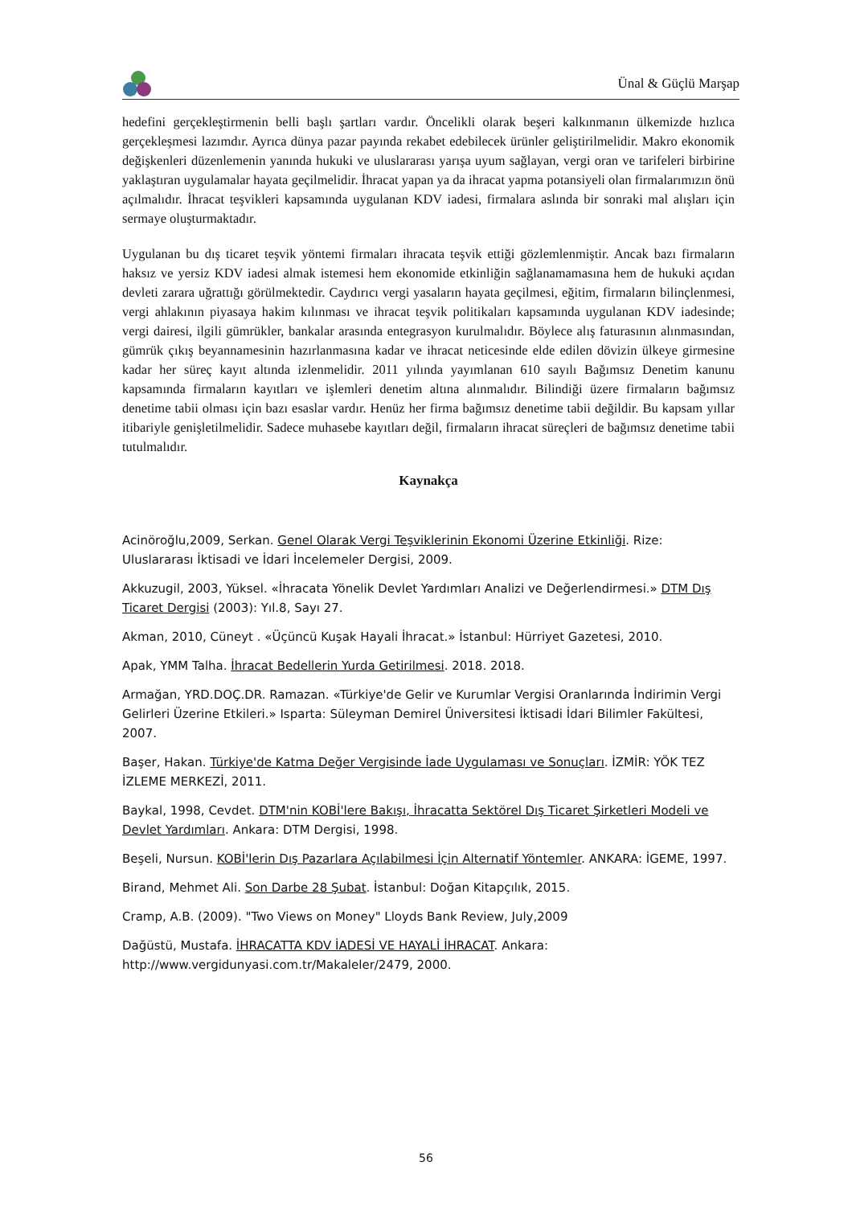Ünal & Güçlü Marşap
hedefini gerçekleştirmenin belli başlı şartları vardır. Öncelikli olarak beşeri kalkınmanın ülkemizde hızlıca gerçekleşmesi lazımdır. Ayrıca dünya pazar payında rekabet edebilecek ürünler geliştirilmelidir. Makro ekonomik değişkenleri düzenlemenin yanında hukuki ve uluslararası yarışa uyum sağlayan, vergi oran ve tarifeleri birbirine yaklaştıran uygulamalar hayata geçilmelidir. İhracat yapan ya da ihracat yapma potansiyeli olan firmalarımızın önü açılmalıdır. İhracat teşvikleri kapsamında uygulanan KDV iadesi, firmalara aslında bir sonraki mal alışları için sermaye oluşturmaktadır.
Uygulanan bu dış ticaret teşvik yöntemi firmaları ihracata teşvik ettiği gözlemlenmiştir. Ancak bazı firmaların haksız ve yersiz KDV iadesi almak istemesi hem ekonomide etkinliğin sağlanamamasına hem de hukuki açıdan devleti zarara uğrattığı görülmektedir. Caydırıcı vergi yasaların hayata geçilmesi, eğitim, firmaların bilinçlenmesi, vergi ahlakının piyasaya hakim kılınması ve ihracat teşvik politikaları kapsamında uygulanan KDV iadesinde; vergi dairesi, ilgili gümrükler, bankalar arasında entegrasyon kurulmalıdır. Böylece alış faturasının alınmasından, gümrük çıkış beyannamesinin hazırlanmasına kadar ve ihracat neticesinde elde edilen dövizin ülkeye girmesine kadar her süreç kayıt altında izlenmelidir. 2011 yılında yayımlanan 610 sayılı Bağımsız Denetim kanunu kapsamında firmaların kayıtları ve işlemleri denetim altına alınmalıdır. Bilindiği üzere firmaların bağımsız denetime tabii olması için bazı esaslar vardır. Henüz her firma bağımsız denetime tabii değildir. Bu kapsam yıllar itibariyle genişletilmelidir. Sadece muhasebe kayıtları değil, firmaların ihracat süreçleri de bağımsız denetime tabii tutulmalıdır.
Kaynakça
Acinöroğlu,2009, Serkan. Genel Olarak Vergi Teşviklerinin Ekonomi Üzerine Etkinliği. Rize: Uluslararası İktisadi ve İdari İncelemeler Dergisi, 2009.
Akkuzugil, 2003, Yüksel. «İhracata Yönelik Devlet Yardımları Analizi ve Değerlendirmesi.» DTM Dış Ticaret Dergisi (2003): Yıl.8, Sayı 27.
Akman, 2010, Cüneyt . «Üçüncü Kuşak Hayali İhracat.» İstanbul: Hürriyet Gazetesi, 2010.
Apak, YMM Talha. İhracat Bedellerin Yurda Getirilmesi. 2018. 2018.
Armağan, YRD.DOÇ.DR. Ramazan. «Türkiye'de Gelir ve Kurumlar Vergisi Oranlarında İndirimin Vergi Gelirleri Üzerine Etkileri.» Isparta: Süleyman Demirel Üniversitesi İktisadi İdari Bilimler Fakültesi, 2007.
Başer, Hakan. Türkiye'de Katma Değer Vergisinde İade Uygulaması ve Sonuçları. İZMİR: YÖK TEZ İZLEME MERKEZİ, 2011.
Baykal, 1998, Cevdet. DTM'nin KOBİ'lere Bakışı, İhracatta Sektörel Dış Ticaret Şirketleri Modeli ve Devlet Yardımları. Ankara: DTM Dergisi, 1998.
Beşeli, Nursun. KOBİ'lerin Dış Pazarlara Açılabilmesi İçin Alternatif Yöntemler. ANKARA: İGEME, 1997.
Birand, Mehmet Ali. Son Darbe 28 Şubat. İstanbul: Doğan Kitapçılık, 2015.
Cramp, A.B. (2009). "Two Views on Money" Lloyds Bank Review, July,2009
Dağüstü, Mustafa. İHRACATTA KDV İADESİ VE HAYALİ İHRACAT. Ankara: http://www.vergidunyasi.com.tr/Makaleler/2479, 2000.
56